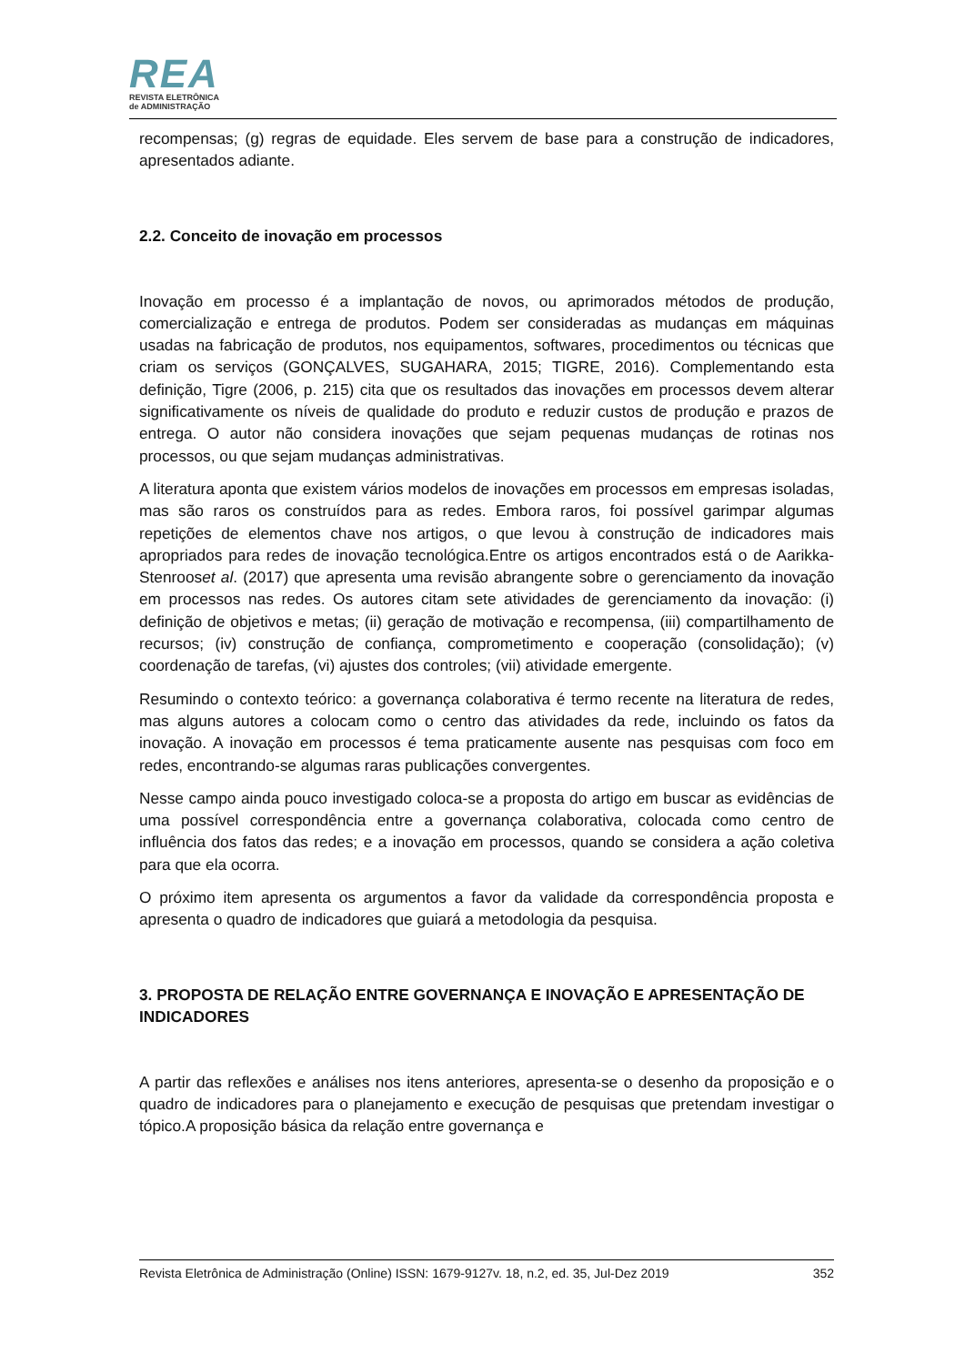REA
REVISTA ELETRÔNICA
de ADMINISTRAÇÃO
recompensas; (g) regras de equidade. Eles servem de base para a construção de indicadores, apresentados adiante.
2.2. Conceito de inovação em processos
Inovação em processo é a implantação de novos, ou aprimorados métodos de produção, comercialização e entrega de produtos. Podem ser consideradas as mudanças em máquinas usadas na fabricação de produtos, nos equipamentos, softwares, procedimentos ou técnicas que criam os serviços (GONÇALVES, SUGAHARA, 2015; TIGRE, 2016). Complementando esta definição, Tigre (2006, p. 215) cita que os resultados das inovações em processos devem alterar significativamente os níveis de qualidade do produto e reduzir custos de produção e prazos de entrega. O autor não considera inovações que sejam pequenas mudanças de rotinas nos processos, ou que sejam mudanças administrativas.
A literatura aponta que existem vários modelos de inovações em processos em empresas isoladas, mas são raros os construídos para as redes. Embora raros, foi possível garimpar algumas repetições de elementos chave nos artigos, o que levou à construção de indicadores mais apropriados para redes de inovação tecnológica.Entre os artigos encontrados está o de Aarikka-Stenrooset al. (2017) que apresenta uma revisão abrangente sobre o gerenciamento da inovação em processos nas redes. Os autores citam sete atividades de gerenciamento da inovação: (i) definição de objetivos e metas; (ii) geração de motivação e recompensa, (iii) compartilhamento de recursos; (iv) construção de confiança, comprometimento e cooperação (consolidação); (v) coordenação de tarefas, (vi) ajustes dos controles; (vii) atividade emergente.
Resumindo o contexto teórico: a governança colaborativa é termo recente na literatura de redes, mas alguns autores a colocam como o centro das atividades da rede, incluindo os fatos da inovação. A inovação em processos é tema praticamente ausente nas pesquisas com foco em redes, encontrando-se algumas raras publicações convergentes.
Nesse campo ainda pouco investigado coloca-se a proposta do artigo em buscar as evidências de uma possível correspondência entre a governança colaborativa, colocada como centro de influência dos fatos das redes; e a inovação em processos, quando se considera a ação coletiva para que ela ocorra.
O próximo item apresenta os argumentos a favor da validade da correspondência proposta e apresenta o quadro de indicadores que guiará a metodologia da pesquisa.
3. PROPOSTA DE RELAÇÃO ENTRE GOVERNANÇA E INOVAÇÃO E APRESENTAÇÃO DE INDICADORES
A partir das reflexões e análises nos itens anteriores, apresenta-se o desenho da proposição e o quadro de indicadores para o planejamento e execução de pesquisas que pretendam investigar o tópico.A proposição básica da relação entre governança e
Revista Eletrônica de Administração (Online) ISSN: 1679-9127v. 18, n.2, ed. 35, Jul-Dez 2019 352